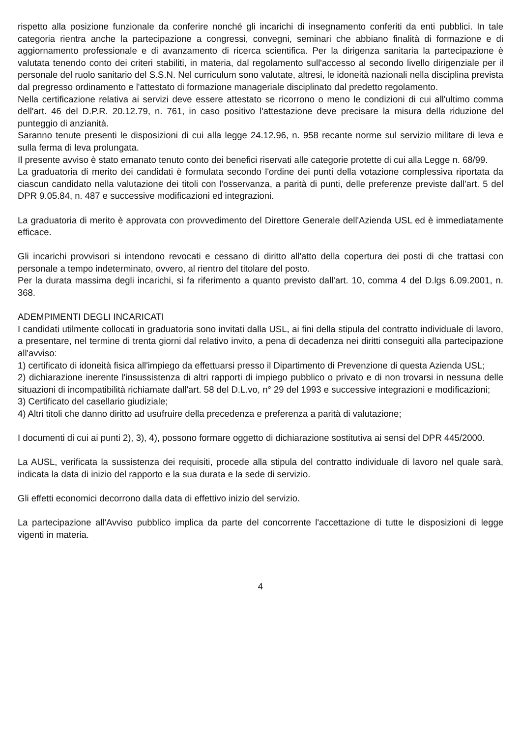rispetto alla posizione funzionale da conferire nonché gli incarichi di insegnamento conferiti da enti pubblici. In tale categoria rientra anche la partecipazione a congressi, convegni, seminari che abbiano finalità di formazione e di aggiornamento professionale e di avanzamento di ricerca scientifica. Per la dirigenza sanitaria la partecipazione è valutata tenendo conto dei criteri stabiliti, in materia, dal regolamento sull'accesso al secondo livello dirigenziale per il personale del ruolo sanitario del S.S.N. Nel curriculum sono valutate, altresi, le idoneità nazionali nella disciplina prevista dal pregresso ordinamento e l'attestato di formazione manageriale disciplinato dal predetto regolamento.
Nella certificazione relativa ai servizi deve essere attestato se ricorrono o meno le condizioni di cui all'ultimo comma dell'art. 46 del D.P.R. 20.12.79, n. 761, in caso positivo l'attestazione deve precisare la misura della riduzione del punteggio di anzianità.
Saranno tenute presenti le disposizioni di cui alla legge 24.12.96, n. 958 recante norme sul servizio militare di leva e sulla ferma di leva prolungata.
Il presente avviso è stato emanato tenuto conto dei benefici riservati alle categorie protette di cui alla Legge n. 68/99.
La graduatoria di merito dei candidati è formulata secondo l'ordine dei punti della votazione complessiva riportata da ciascun candidato nella valutazione dei titoli con l'osservanza, a parità di punti, delle preferenze previste dall'art. 5 del DPR 9.05.84, n. 487 e successive modificazioni ed integrazioni.
La graduatoria di merito è approvata con provvedimento del Direttore Generale dell'Azienda USL ed è immediatamente efficace.
Gli incarichi provvisori si intendono revocati e cessano di diritto all'atto della copertura dei posti di che trattasi con personale a tempo indeterminato, ovvero, al rientro del titolare del posto.
Per la durata massima degli incarichi, si fa riferimento a quanto previsto dall'art. 10, comma 4 del D.lgs 6.09.2001, n. 368.
ADEMPIMENTI DEGLI INCARICATI
I candidati utilmente collocati in graduatoria sono invitati dalla USL, ai fini della stipula del contratto individuale di lavoro, a presentare, nel termine di trenta giorni dal relativo invito, a pena di decadenza nei diritti conseguiti alla partecipazione all'avviso:
1) certificato di idoneità fisica all'impiego da effettuarsi presso il Dipartimento di Prevenzione di questa Azienda USL;
2) dichiarazione inerente l'insussistenza di altri rapporti di impiego pubblico o privato e di non trovarsi in nessuna delle situazioni di incompatibilità richiamate dall'art. 58 del D.L.vo, n° 29 del 1993 e successive integrazioni e modificazioni;
3) Certificato del casellario giudiziale;
4) Altri titoli che danno diritto ad usufruire della precedenza e preferenza a parità di valutazione;
I documenti di cui ai punti 2), 3), 4), possono formare oggetto di dichiarazione sostitutiva ai sensi del DPR 445/2000.
La AUSL, verificata la sussistenza dei requisiti, procede alla stipula del contratto individuale di lavoro nel quale sarà, indicata la data di inizio del rapporto e la sua durata e la sede di servizio.
Gli effetti economici decorrono dalla data di effettivo inizio del servizio.
La partecipazione all'Avviso pubblico implica da parte del concorrente l'accettazione di tutte le disposizioni di legge vigenti in materia.
4